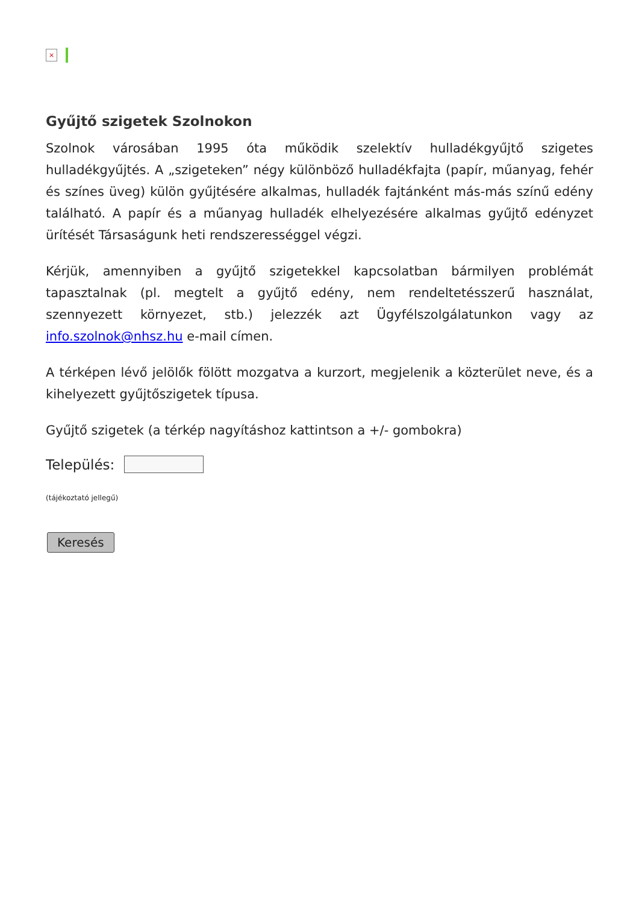×
Gyűjtő szigetek Szolnokon
Szolnok városában 1995 óta működik szelektív hulladékgyűjtő szigetes hulladékgyűjtés. A „szigeteken” négy különböző hulladékfajta (papír, műanyag, fehér és színes üveg) külön gyűjtésére alkalmas, hulladék fajtánként más-más színű edény található. A papír és a műanyag hulladék elhelyezésére alkalmas gyűjtő edényzet ürítését Társaságunk heti rendszerességgel végzi.
Kérjük, amennyiben a gyűjtő szigetekkel kapcsolatban bármilyen problémát tapasztalnak (pl. megtelt a gyűjtő edény, nem rendeltetésszerű használat, szennyezett környezet, stb.) jelezzék azt Ügyfélszolgálatunkon vagy az info.szolnok@nhsz.hu e-mail címen.
A térképen lévő jelölők fölött mozgatva a kurzort, megjelenik a közterület neve, és a kihelyezett gyűjtőszigetek típusa.
Gyűjtő szigetek (a térkép nagyításhoz kattintson a +/- gombokra)
Település:
(tájékoztató jellegű)
Keresés